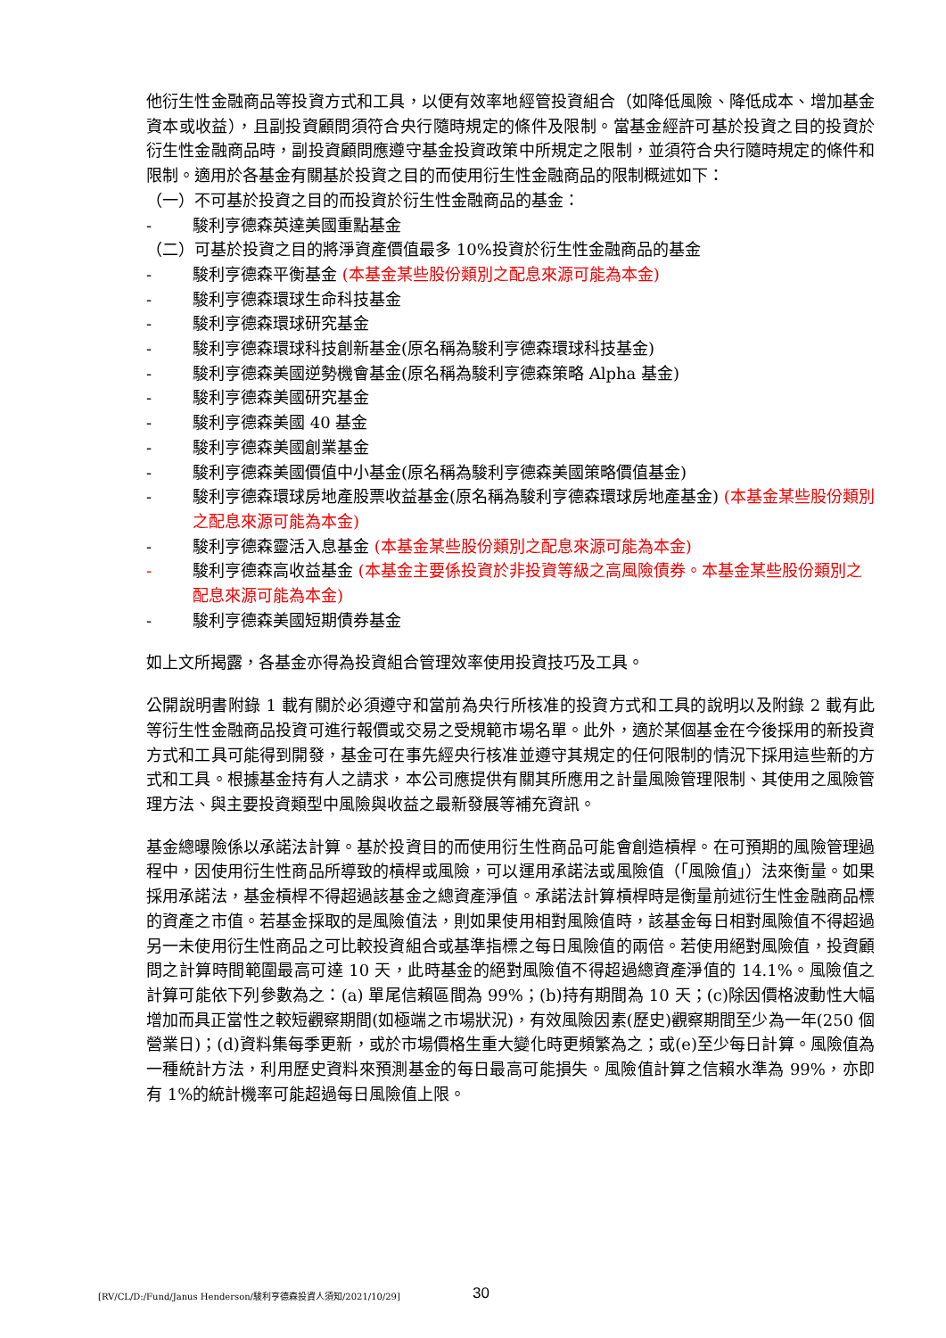他衍生性金融商品等投資方式和工具，以便有效率地經管投資組合（如降低風險、降低成本、增加基金資本或收益），且副投資顧問須符合央行隨時規定的條件及限制。當基金經許可基於投資之目的投資於衍生性金融商品時，副投資顧問應遵守基金投資政策中所規定之限制，並須符合央行隨時規定的條件和限制。適用於各基金有關基於投資之目的而使用衍生性金融商品的限制概述如下：
（一）不可基於投資之目的而投資於衍生性金融商品的基金：
- 駿利亨德森英達美國重點基金
（二）可基於投資之目的將淨資產價值最多 10%投資於衍生性金融商品的基金
- 駿利亨德森平衡基金 (本基金某些股份類別之配息來源可能為本金)
- 駿利亨德森環球生命科技基金
- 駿利亨德森環球研究基金
- 駿利亨德森環球科技創新基金(原名稱為駿利亨德森環球科技基金)
- 駿利亨德森美國逆勢機會基金(原名稱為駿利亨德森策略 Alpha 基金)
- 駿利亨德森美國研究基金
- 駿利亨德森美國 40 基金
- 駿利亨德森美國創業基金
- 駿利亨德森美國價值中小基金(原名稱為駿利亨德森美國策略價值基金)
- 駿利亨德森環球房地產股票收益基金(原名稱為駿利亨德森環球房地產基金) (本基金某些股份類別之配息來源可能為本金)
- 駿利亨德森靈活入息基金 (本基金某些股份類別之配息來源可能為本金)
- 駿利亨德森高收益基金 (本基金主要係投資於非投資等級之高風險債券。本基金某些股份類別之配息來源可能為本金)
- 駿利亨德森美國短期債券基金
如上文所揭露，各基金亦得為投資組合管理效率使用投資技巧及工具。
公開說明書附錄 1 載有關於必須遵守和當前為央行所核准的投資方式和工具的說明以及附錄 2 載有此等衍生性金融商品投資可進行報價或交易之受規範市場名單。此外，適於某個基金在今後採用的新投資方式和工具可能得到開發，基金可在事先經央行核准並遵守其規定的任何限制的情況下採用這些新的方式和工具。根據基金持有人之請求，本公司應提供有關其所應用之計量風險管理限制、其使用之風險管理方法、與主要投資類型中風險與收益之最新發展等補充資訊。
基金總曝險係以承諾法計算。基於投資目的而使用衍生性商品可能會創造槓桿。在可預期的風險管理過程中，因使用衍生性商品所導致的槓桿或風險，可以運用承諾法或風險值（「風險值」）法來衡量。如果採用承諾法，基金槓桿不得超過該基金之總資產淨值。承諾法計算槓桿時是衡量前述衍生性金融商品標的資產之市值。若基金採取的是風險值法，則如果使用相對風險值時，該基金每日相對風險值不得超過另一未使用衍生性商品之可比較投資組合或基準指標之每日風險值的兩倍。若使用絕對風險值，投資顧問之計算時間範圍最高可達 10 天，此時基金的絕對風險值不得超過總資產淨值的 14.1%。風險值之計算可能依下列參數為之：(a) 單尾信賴區間為 99%；(b)持有期間為 10 天；(c)除因價格波動性大幅增加而具正當性之較短觀察期間(如極端之市場狀況)，有效風險因素(歷史)觀察期間至少為一年(250 個營業日)；(d)資料集每季更新，或於市場價格生重大變化時更頻繁為之；或(e)至少每日計算。風險值為一種統計方法，利用歷史資料來預測基金的每日最高可能損失。風險值計算之信賴水準為 99%，亦即有 1%的統計機率可能超過每日風險值上限。
[RV/CL/D:/Fund/Janus Henderson/駿利亨德森投資人須知/2021/10/29] 30